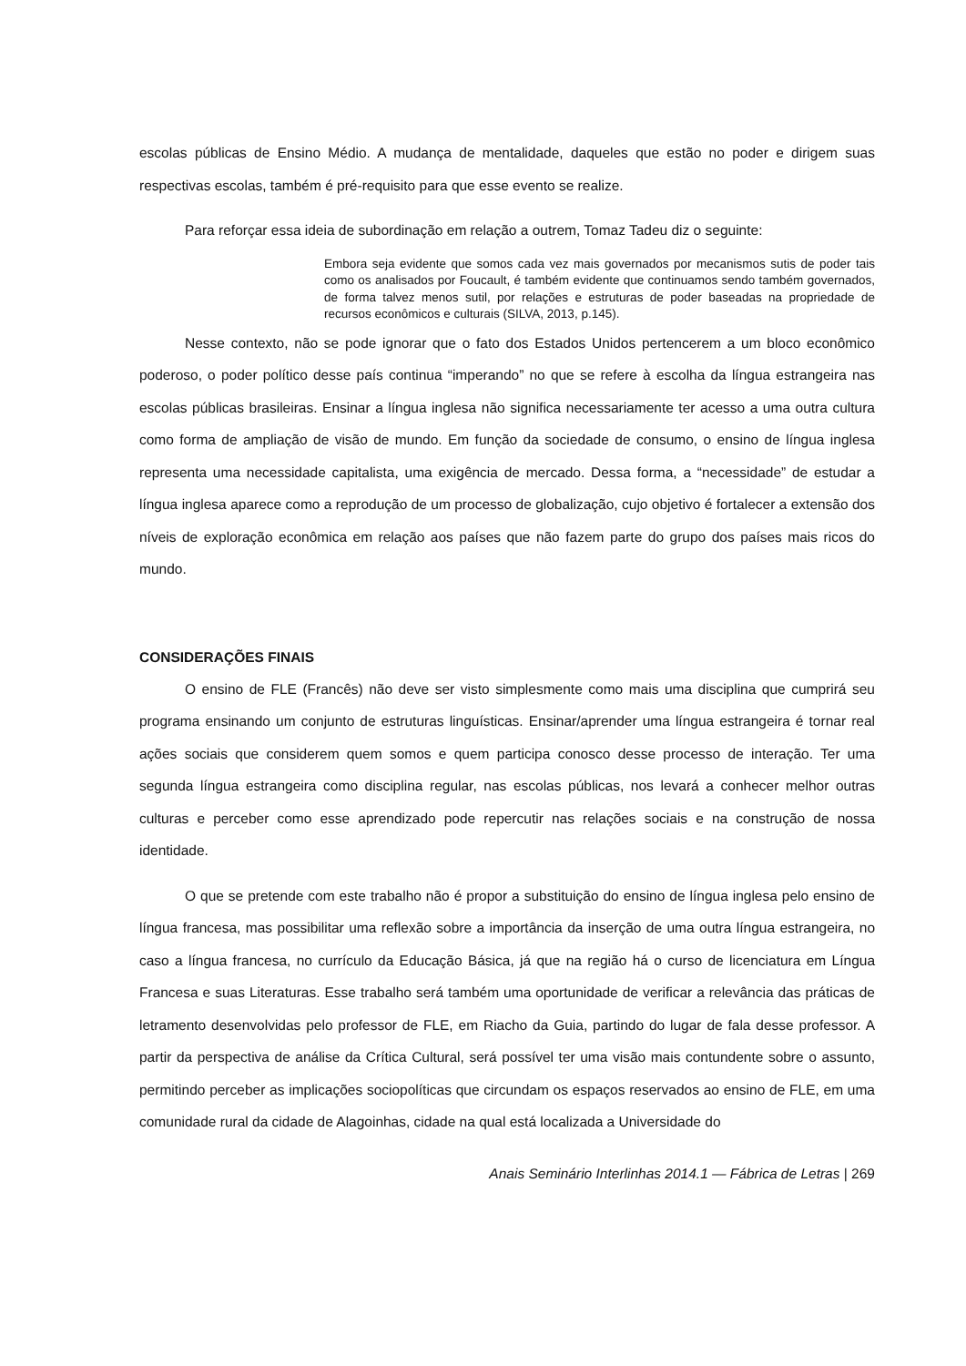escolas públicas de Ensino Médio. A mudança de mentalidade, daqueles que estão no poder e dirigem suas respectivas escolas, também é pré-requisito para que esse evento se realize.
Para reforçar essa ideia de subordinação em relação a outrem, Tomaz Tadeu diz o seguinte:
Embora seja evidente que somos cada vez mais governados por mecanismos sutis de poder tais como os analisados por Foucault, é também evidente que continuamos sendo também governados, de forma talvez menos sutil, por relações e estruturas de poder baseadas na propriedade de recursos econômicos e culturais (SILVA, 2013, p.145).
Nesse contexto, não se pode ignorar que o fato dos Estados Unidos pertencerem a um bloco econômico poderoso, o poder político desse país continua “imperando” no que se refere à escolha da língua estrangeira nas escolas públicas brasileiras. Ensinar a língua inglesa não significa necessariamente ter acesso a uma outra cultura como forma de ampliação de visão de mundo. Em função da sociedade de consumo, o ensino de língua inglesa representa uma necessidade capitalista, uma exigência de mercado. Dessa forma, a “necessidade” de estudar a língua inglesa aparece como a reprodução de um processo de globalização, cujo objetivo é fortalecer a extensão dos níveis de exploração econômica em relação aos países que não fazem parte do grupo dos países mais ricos do mundo.
CONSIDERAÇÕES FINAIS
O ensino de FLE (Francês) não deve ser visto simplesmente como mais uma disciplina que cumprirá seu programa ensinando um conjunto de estruturas linguísticas. Ensinar/aprender uma língua estrangeira é tornar real ações sociais que considerem quem somos e quem participa conosco desse processo de interação. Ter uma segunda língua estrangeira como disciplina regular, nas escolas públicas, nos levará a conhecer melhor outras culturas e perceber como esse aprendizado pode repercutir nas relações sociais e na construção de nossa identidade.
O que se pretende com este trabalho não é propor a substituição do ensino de língua inglesa pelo ensino de língua francesa, mas possibilitar uma reflexão sobre a importância da inserção de uma outra língua estrangeira, no caso a língua francesa, no currículo da Educação Básica, já que na região há o curso de licenciatura em Língua Francesa e suas Literaturas. Esse trabalho será também uma oportunidade de verificar a relevância das práticas de letramento desenvolvidas pelo professor de FLE, em Riacho da Guia, partindo do lugar de fala desse professor. A partir da perspectiva de análise da Crítica Cultural, será possível ter uma visão mais contundente sobre o assunto, permitindo perceber as implicações sociopolíticas que circundam os espaços reservados ao ensino de FLE, em uma comunidade rural da cidade de Alagoinhas, cidade na qual está localizada a Universidade do
Anais Seminário Interlinhas 2014.1 — Fábrica de Letras | 269